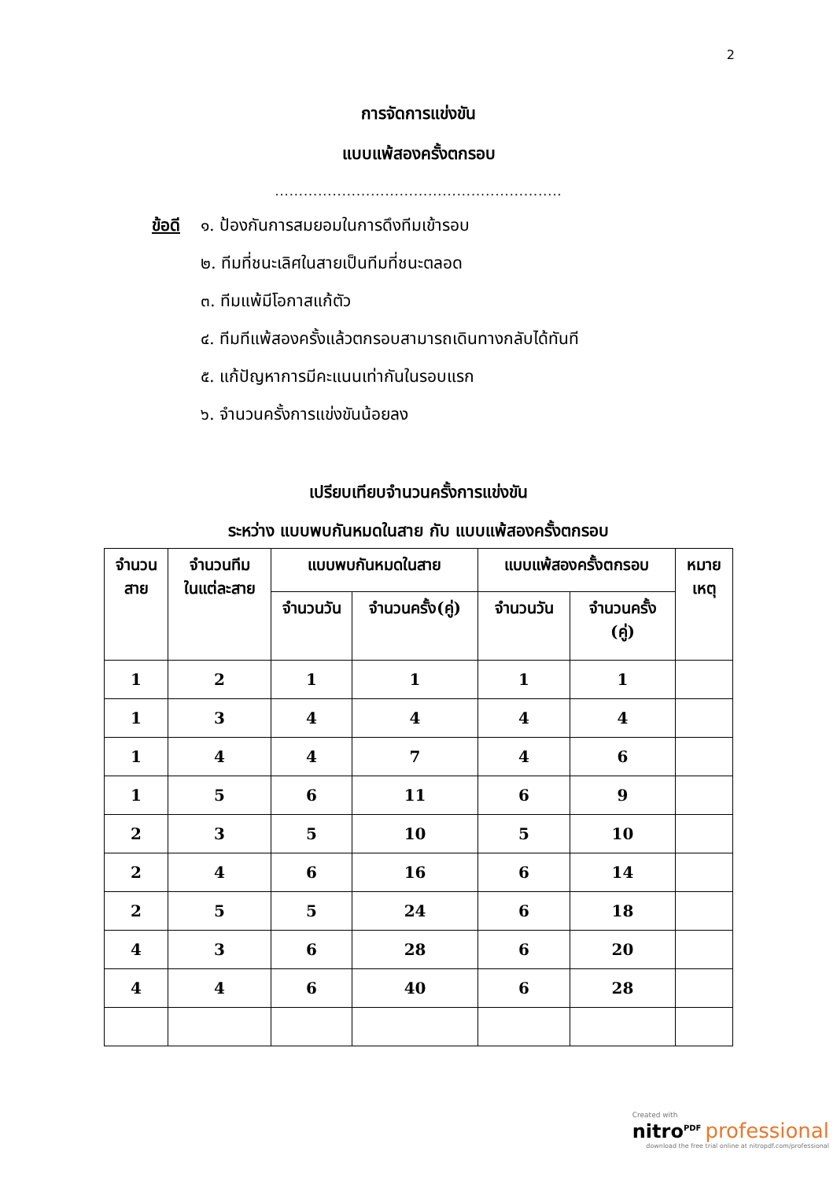2
การจัดการแข่งขัน
แบบแพ้สองครั้งตกรอบ
............................................................
ข้อดี ๑. ป้องกันการสมยอมในการดึงทีมเข้ารอบ
๒. ทีมที่ชนะเลิศในสายเป็นทีมที่ชนะตลอด
๓. ทีมแพ้มีโอกาสแก้ตัว
๔. ทีมทีแพ้สองครั้งแล้วตกรอบสามารถเดินทางกลับได้ทันที
๕. แก้ปัญหาการมีคะแนนเท่ากันในรอบแรก
๖. จำนวนครั้งการแข่งขันน้อยลง
เปรียบเทียบจำนวนครั้งการแข่งขัน
ระหว่าง แบบพบกันหมดในสาย กับ แบบแพ้สองครั้งตกรอบ
| จำนวน สาย | จำนวนทีม ในแต่ละสาย | แบบพบกันหมดในสาย | | แบบแพ้สองครั้งตกรอบ | | หมาย เหตุ |
| --- | --- | --- | --- | --- | --- | --- |
| | | จำนวนวัน | จำนวนครั้ง(คู่) | จำนวนวัน | จำนวนครั้ง (คู่) | |
| 1 | 2 | 1 | 1 | 1 | 1 | |
| 1 | 3 | 4 | 4 | 4 | 4 | |
| 1 | 4 | 4 | 7 | 4 | 6 | |
| 1 | 5 | 6 | 11 | 6 | 9 | |
| 2 | 3 | 5 | 10 | 5 | 10 | |
| 2 | 4 | 6 | 16 | 6 | 14 | |
| 2 | 5 | 5 | 24 | 6 | 18 | |
| 4 | 3 | 6 | 28 | 6 | 20 | |
| 4 | 4 | 6 | 40 | 6 | 28 | |
Created with
nitro<sup>PDF</sup> professional
download the free trial online at nitropdf.com/professional